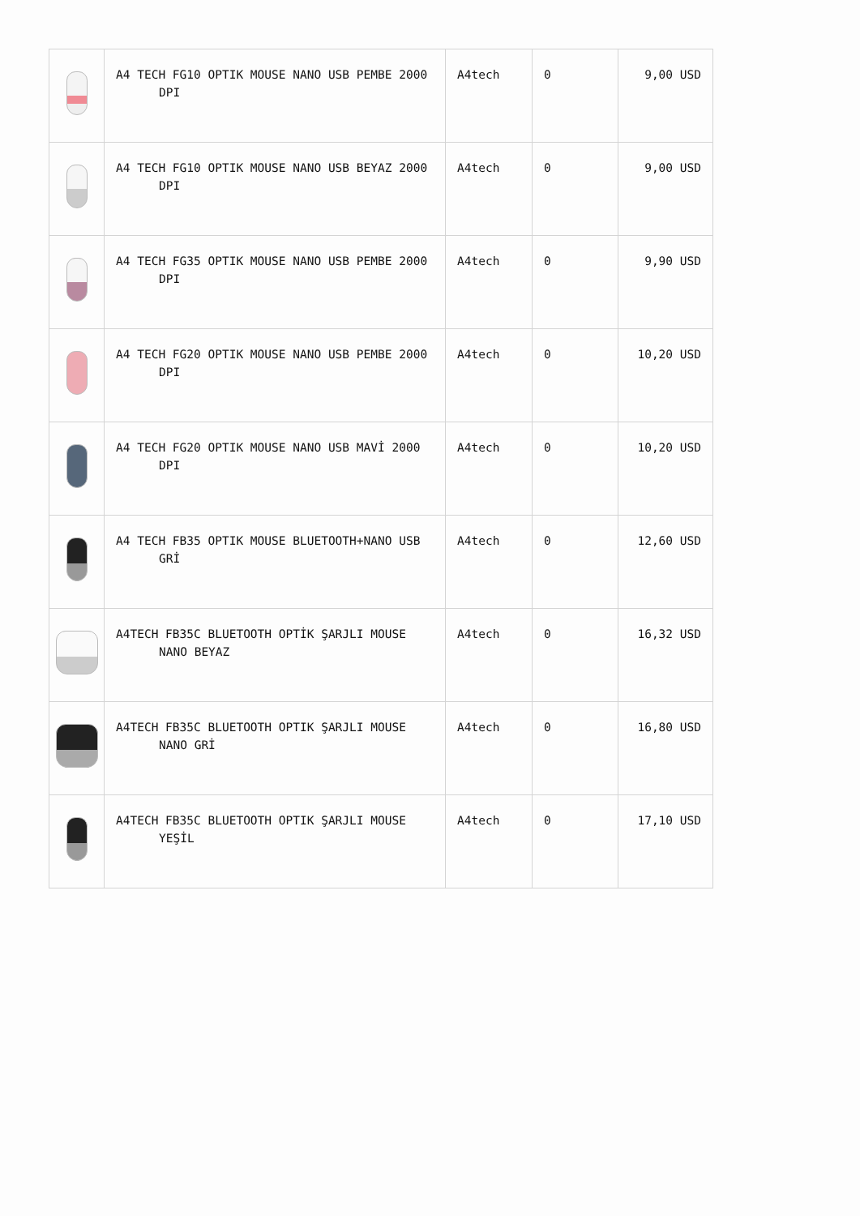| | A4 TECH FG10 OPTIK MOUSE NANO USB PEMBE 2000 DPI | A4tech | 0 | 9,00 USD |
| | A4 TECH FG10 OPTIK MOUSE NANO USB BEYAZ 2000 DPI | A4tech | 0 | 9,00 USD |
| | A4 TECH FG35 OPTIK MOUSE NANO USB PEMBE 2000 DPI | A4tech | 0 | 9,90 USD |
| | A4 TECH FG20 OPTIK MOUSE NANO USB PEMBE 2000 DPI | A4tech | 0 | 10,20 USD |
| | A4 TECH FG20 OPTIK MOUSE NANO USB MAVİ 2000 DPI | A4tech | 0 | 10,20 USD |
| | A4 TECH FB35 OPTIK MOUSE BLUETOOTH+NANO USB GRİ | A4tech | 0 | 12,60 USD |
| | A4TECH FB35C BLUETOOTH OPTİK ŞARJLI MOUSE NANO BEYAZ | A4tech | 0 | 16,32 USD |
| | A4TECH FB35C BLUETOOTH OPTIK ŞARJLI MOUSE NANO GRİ | A4tech | 0 | 16,80 USD |
| | A4TECH FB35C BLUETOOTH OPTIK ŞARJLI MOUSE YEŞİL | A4tech | 0 | 17,10 USD |